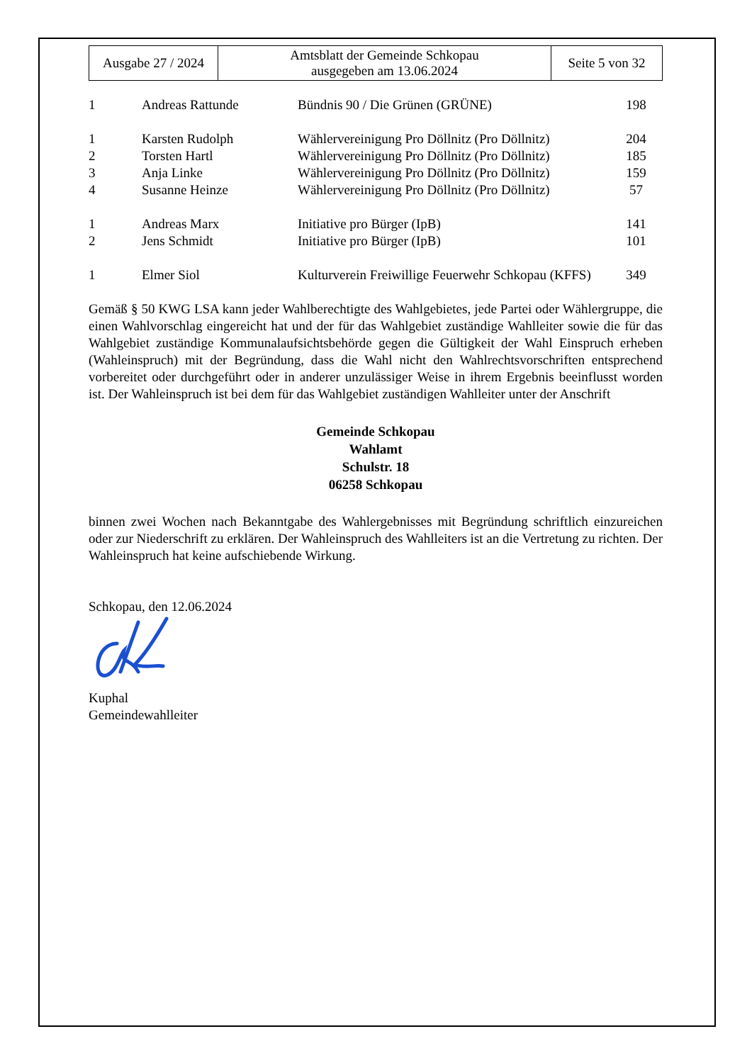| Ausgabe 27 / 2024 | Amtsblatt der Gemeinde Schkopau ausgegeben am 13.06.2024 | Seite 5 von 32 |
| 1 | Andreas Rattunde | Bündnis 90 / Die Grünen (GRÜNE) | 198 |
| 1 | Karsten Rudolph | Wählervereinigung Pro Döllnitz (Pro Döllnitz) | 204 |
| 2 | Torsten Hartl | Wählervereinigung Pro Döllnitz (Pro Döllnitz) | 185 |
| 3 | Anja Linke | Wählervereinigung Pro Döllnitz (Pro Döllnitz) | 159 |
| 4 | Susanne Heinze | Wählervereinigung Pro Döllnitz (Pro Döllnitz) | 57 |
| 1 | Andreas Marx | Initiative pro Bürger (IpB) | 141 |
| 2 | Jens Schmidt | Initiative pro Bürger (IpB) | 101 |
| 1 | Elmer Siol | Kulturverein Freiwillige Feuerwehr Schkopau (KFFS) | 349 |
Gemäß § 50 KWG LSA kann jeder Wahlberechtigte des Wahlgebietes, jede Partei oder Wählergruppe, die einen Wahlvorschlag eingereicht hat und der für das Wahlgebiet zuständige Wahlleiter sowie die für das Wahlgebiet zuständige Kommunalaufsichtsbehörde gegen die Gültigkeit der Wahl Einspruch erheben (Wahleinspruch) mit der Begründung, dass die Wahl nicht den Wahlrechtsvorschriften entsprechend vorbereitet oder durchgeführt oder in anderer unzulässiger Weise in ihrem Ergebnis beeinflusst worden ist. Der Wahleinspruch ist bei dem für das Wahlgebiet zuständigen Wahlleiter unter der Anschrift
Gemeinde Schkopau
Wahlamt
Schulstr. 18
06258 Schkopau
binnen zwei Wochen nach Bekanntgabe des Wahlergebnisses mit Begründung schriftlich einzureichen oder zur Niederschrift zu erklären. Der Wahleinspruch des Wahlleiters ist an die Vertretung zu richten. Der Wahleinspruch hat keine aufschiebende Wirkung.
Schkopau, den 12.06.2024
Kuphal
Gemeindewahlleiter